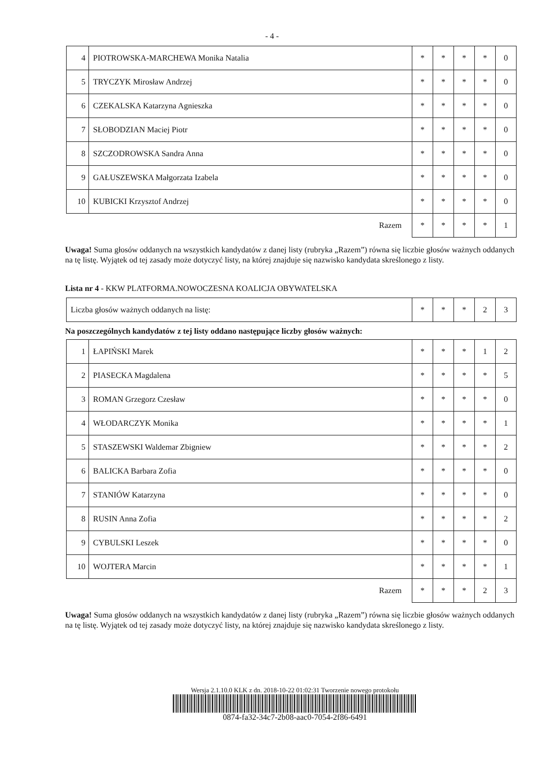- 4 -
| 4 | PIOTROWSKA-MARCHEWA Monika Natalia | * | * | * | * | 0 |
| 5 | TRYCZYK Mirosław Andrzej | * | * | * | * | 0 |
| 6 | CZEKALSKA Katarzyna Agnieszka | * | * | * | * | 0 |
| 7 | SŁOBODZIAN Maciej Piotr | * | * | * | * | 0 |
| 8 | SZCZODROWSKA Sandra Anna | * | * | * | * | 0 |
| 9 | GAŁUSZEWSKA Małgorzata Izabela | * | * | * | * | 0 |
| 10 | KUBICKI Krzysztof Andrzej | * | * | * | * | 0 |
| Razem | | * | * | * | * | 1 |
Uwaga! Suma głosów oddanych na wszystkich kandydatów z danej listy (rubryka „Razem”) równa się liczbie głosów ważnych oddanych na tę listę. Wyjątek od tej zasady może dotyczyć listy, na której znajduje się nazwisko kandydata skreślonego z listy.
Lista nr 4 - KKW PLATFORMA.NOWOCZESNA KOALICJA OBYWATELSKA
| Liczba głosów ważnych oddanych na listę: | * | * | * | 2 | 3 |
Na poszczególnych kandydatów z tej listy oddano następujące liczby głosów ważnych:
| 1 | ŁAPIŃSKI Marek | * | * | * | 1 | 2 |
| 2 | PIASECKA Magdalena | * | * | * | * | 5 |
| 3 | ROMAN Grzegorz Czesław | * | * | * | * | 0 |
| 4 | WŁODARCZYK Monika | * | * | * | * | 1 |
| 5 | STASZEWSKI Waldemar Zbigniew | * | * | * | * | 2 |
| 6 | BALICKA Barbara Zofia | * | * | * | * | 0 |
| 7 | STANIÓW Katarzyna | * | * | * | * | 0 |
| 8 | RUSIN Anna Zofia | * | * | * | * | 2 |
| 9 | CYBULSKI Leszek | * | * | * | * | 0 |
| 10 | WOJTERA Marcin | * | * | * | * | 1 |
| Razem | | * | * | * | 2 | 3 |
Uwaga! Suma głosów oddanych na wszystkich kandydatów z danej listy (rubryka „Razem”) równa się liczbie głosów ważnych oddanych na tę listę. Wyjątek od tej zasady może dotyczyć listy, na której znajduje się nazwisko kandydata skreślonego z listy.
Wersja 2.1.10.0 KLK z dn. 2018-10-22 01:02:31 Tworzenie nowego protokołu
0874-fa32-34c7-2b08-aac0-7054-2f86-6491